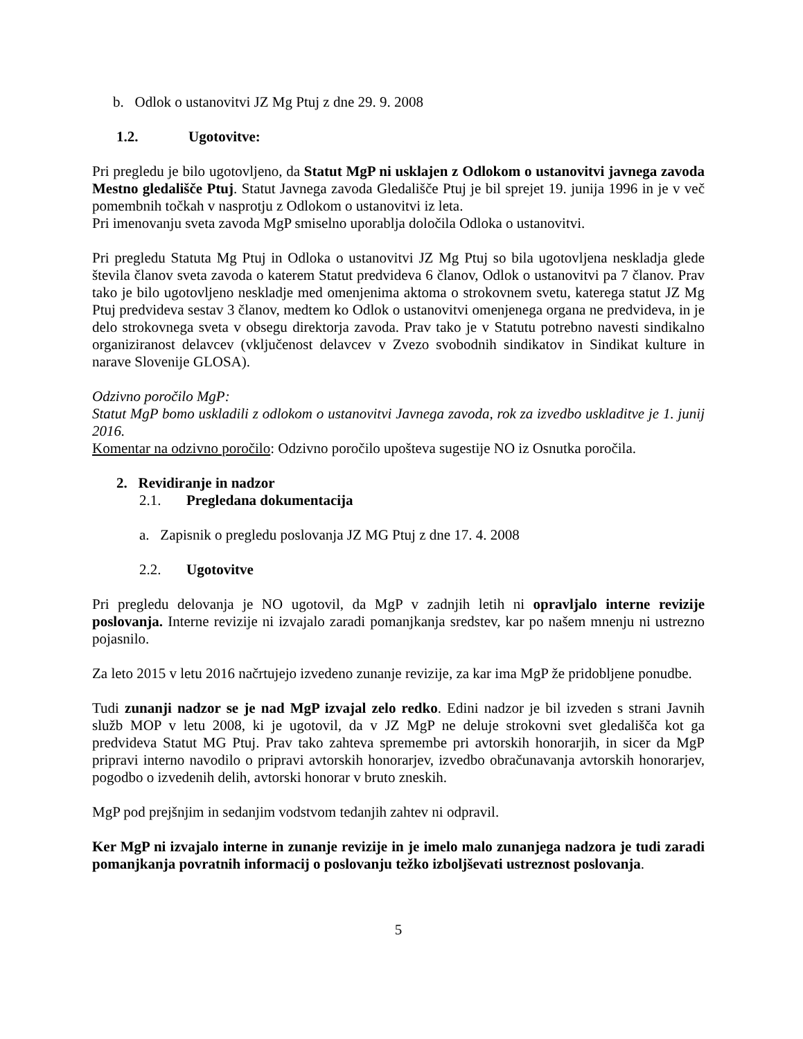b. Odlok o ustanovitvi JZ Mg Ptuj z dne 29. 9. 2008
1.2. Ugotovitve:
Pri pregledu je bilo ugotovljeno, da Statut MgP ni usklajen z Odlokom o ustanovitvi javnega zavoda Mestno gledališče Ptuj. Statut Javnega zavoda Gledališče Ptuj je bil sprejet 19. junija 1996 in je v več pomembnih točkah v nasprotju z Odlokom o ustanovitvi iz leta.
Pri imenovanju sveta zavoda MgP smiselno uporablja določila Odloka o ustanovitvi.
Pri pregledu Statuta Mg Ptuj in Odloka o ustanovitvi JZ Mg Ptuj so bila ugotovljena neskladja glede števila članov sveta zavoda o katerem Statut predvideva 6 članov, Odlok o ustanovitvi pa 7 članov. Prav tako je bilo ugotovljeno neskladje med omenjenima aktoma o strokovnem svetu, katerega statut JZ Mg Ptuj predvideva sestav 3 članov, medtem ko Odlok o ustanovitvi omenjenega organa ne predvideva, in je delo strokovnega sveta v obsegu direktorja zavoda. Prav tako je v Statutu potrebno navesti sindikalno organiziranost delavcev (vključenost delavcev v Zvezo svobodnih sindikatov in Sindikat kulture in narave Slovenije GLOSA).
Odzivno poročilo MgP:
Statut MgP bomo uskladili z odlokom o ustanovitvi Javnega zavoda, rok za izvedbo uskladitve je 1. junij 2016.
Komentar na odzivno poročilo: Odzivno poročilo upošteva sugestije NO iz Osnutka poročila.
2. Revidiranje in nadzor
2.1. Pregledana dokumentacija
a. Zapisnik o pregledu poslovanja JZ MG Ptuj z dne 17. 4. 2008
2.2. Ugotovitve
Pri pregledu delovanja je NO ugotovil, da MgP v zadnjih letih ni opravljalo interne revizije poslovanja. Interne revizije ni izvajalo zaradi pomanjkanja sredstev, kar po našem mnenju ni ustrezno pojasnilo.
Za leto 2015 v letu 2016 načrtujejo izvedeno zunanje revizije, za kar ima MgP že pridobljene ponudbe.
Tudi zunanji nadzor se je nad MgP izvajal zelo redko. Edini nadzor je bil izveden s strani Javnih služb MOP v letu 2008, ki je ugotovil, da v JZ MgP ne deluje strokovni svet gledališča kot ga predvideva Statut MG Ptuj. Prav tako zahteva spremembe pri avtorskih honorarjih, in sicer da MgP pripravi interno navodilo o pripravi avtorskih honorarjev, izvedbo obračunavanja avtorskih honorarjev, pogodbo o izvedenih delih, avtorski honorar v bruto zneskih.
MgP pod prejšnjim in sedanjim vodstvom tedanjih zahtev ni odpravil.
Ker MgP ni izvajalo interne in zunanje revizije in je imelo malo zunanjega nadzora je tudi zaradi pomanjkanja povratnih informacij o poslovanju težko izboljševati ustreznost poslovanja.
5